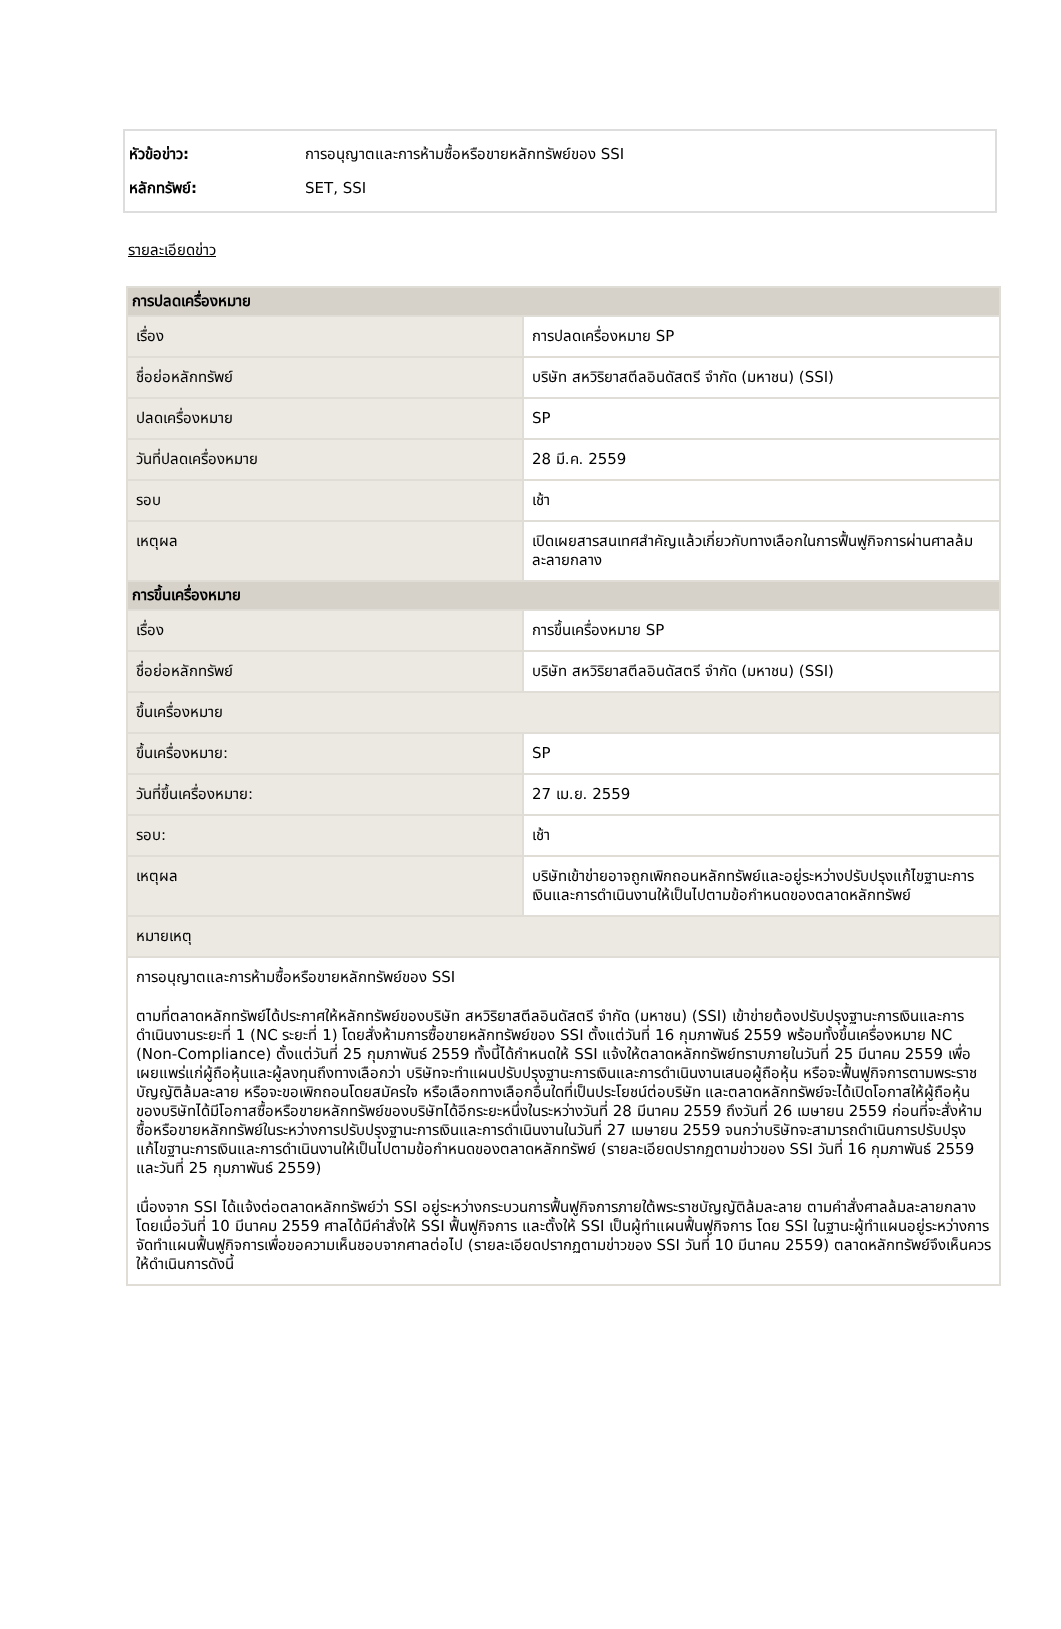หัวข้อข่าว: การอนุญาตและการห้ามซื้อหรือขายหลักทรัพย์ของ SSI
หลักทรัพย์: SET, SSI
รายละเอียดข่าว
| การปลดเครื่องหมาย | |
| เรื่อง | การปลดเครื่องหมาย SP |
| ชื่อย่อหลักทรัพย์ | บริษัท สหวิริยาสตีลอินดัสตรี จำกัด (มหาชน) (SSI) |
| ปลดเครื่องหมาย | SP |
| วันที่ปลดเครื่องหมาย | 28 มี.ค. 2559 |
| รอบ | เช้า |
| เหตุผล | เปิดเผยสารสนเทศสำคัญแล้วเกี่ยวกับทางเลือกในการฟื้นฟูกิจการผ่านศาลล้มละลายกลาง |
| การขึ้นเครื่องหมาย | |
| เรื่อง | การขึ้นเครื่องหมาย SP |
| ชื่อย่อหลักทรัพย์ | บริษัท สหวิริยาสตีลอินดัสตรี จำกัด (มหาชน) (SSI) |
| ขึ้นเครื่องหมาย | |
| ขึ้นเครื่องหมาย: | SP |
| วันที่ขึ้นเครื่องหมาย: | 27 เม.ย. 2559 |
| รอบ: | เช้า |
| เหตุผล | บริษัทเข้าข่ายอาจถูกเพิกถอนหลักทรัพย์และอยู่ระหว่างปรับปรุงแก้ไขฐานะการเงินและการดำเนินงานให้เป็นไปตามข้อกำหนดของตลาดหลักทรัพย์ |
| หมายเหตุ | |
| การอนุญาตและการห้ามซื้อหรือขายหลักทรัพย์ของ SSI ตามที่ตลาดหลักทรัพย์ได้ประกาศให้หลักทรัพย์ของบริษัท สหวิริยาสตีลอินดัสตรี จำกัด (มหาชน) (SSI) เข้าข่ายต้องปรับปรุงฐานะการเงินและการดำเนินงานระยะที่ 1 (NC ระยะที่ 1) โดยสั่งห้ามการซื้อขายหลักทรัพย์ของ SSI ตั้งแต่วันที่ 16 กุมภาพันธ์ 2559 พร้อมทั้งขึ้นเครื่องหมาย NC (Non-Compliance) ตั้งแต่วันที่ 25 กุมภาพันธ์ 2559 ทั้งนี้ได้กำหนดให้ SSI แจ้งให้ตลาดหลักทรัพย์ทราบภายในวันที่ 25 มีนาคม 2559 เพื่อเผยแพร่แก่ผู้ถือหุ้นและผู้ลงทุนถึงทางเลือกว่า บริษัทจะทำแผนปรับปรุงฐานะการเงินและการดำเนินงานเสนอผู้ถือหุ้น หรือจะฟื้นฟูกิจการตามพระราชบัญญัติล้มละลาย หรือจะขอเพิกถอนโดยสมัครใจ หรือเลือกทางเลือกอื่นใดที่เป็นประโยชน์ต่อบริษัท และตลาดหลักทรัพย์จะได้เปิดโอกาสให้ผู้ถือหุ้นของบริษัทได้มีโอกาสซื้อหรือขายหลักทรัพย์ของบริษัทได้อีกระยะหนึ่งในระหว่างวันที่ 28 มีนาคม 2559 ถึงวันที่ 26 เมษายน 2559 ก่อนที่จะสั่งห้ามซื้อหรือขายหลักทรัพย์ในระหว่างการปรับปรุงฐานะการเงินและการดำเนินงานในวันที่ 27 เมษายน 2559 จนกว่าบริษัทจะสามารถดำเนินการปรับปรุงแก้ไขฐานะการเงินและการดำเนินงานให้เป็นไปตามข้อกำหนดของตลาดหลักทรัพย์ (รายละเอียดปรากฏตามข่าวของ SSI วันที่ 16 กุมภาพันธ์ 2559 และวันที่ 25 กุมภาพันธ์ 2559) เนื่องจาก SSI ได้แจ้งต่อตลาดหลักทรัพย์ว่า SSI อยู่ระหว่างกระบวนการฟื้นฟูกิจการภายใต้พระราชบัญญัติล้มละลาย ตามคำสั่งศาลล้มละลายกลาง โดยเมื่อวันที่ 10 มีนาคม 2559 ศาลได้มีคำสั่งให้ SSI ฟื้นฟูกิจการ และตั้งให้ SSI เป็นผู้ทำแผนฟื้นฟูกิจการ โดย SSI ในฐานะผู้ทำแผนอยู่ระหว่างการจัดทำแผนฟื้นฟูกิจการเพื่อขอความเห็นชอบจากศาลต่อไป (รายละเอียดปรากฏตามข่าวของ SSI วันที่ 10 มีนาคม 2559) ตลาดหลักทรัพย์จึงเห็นควรให้ดำเนินการดังนี้ | |